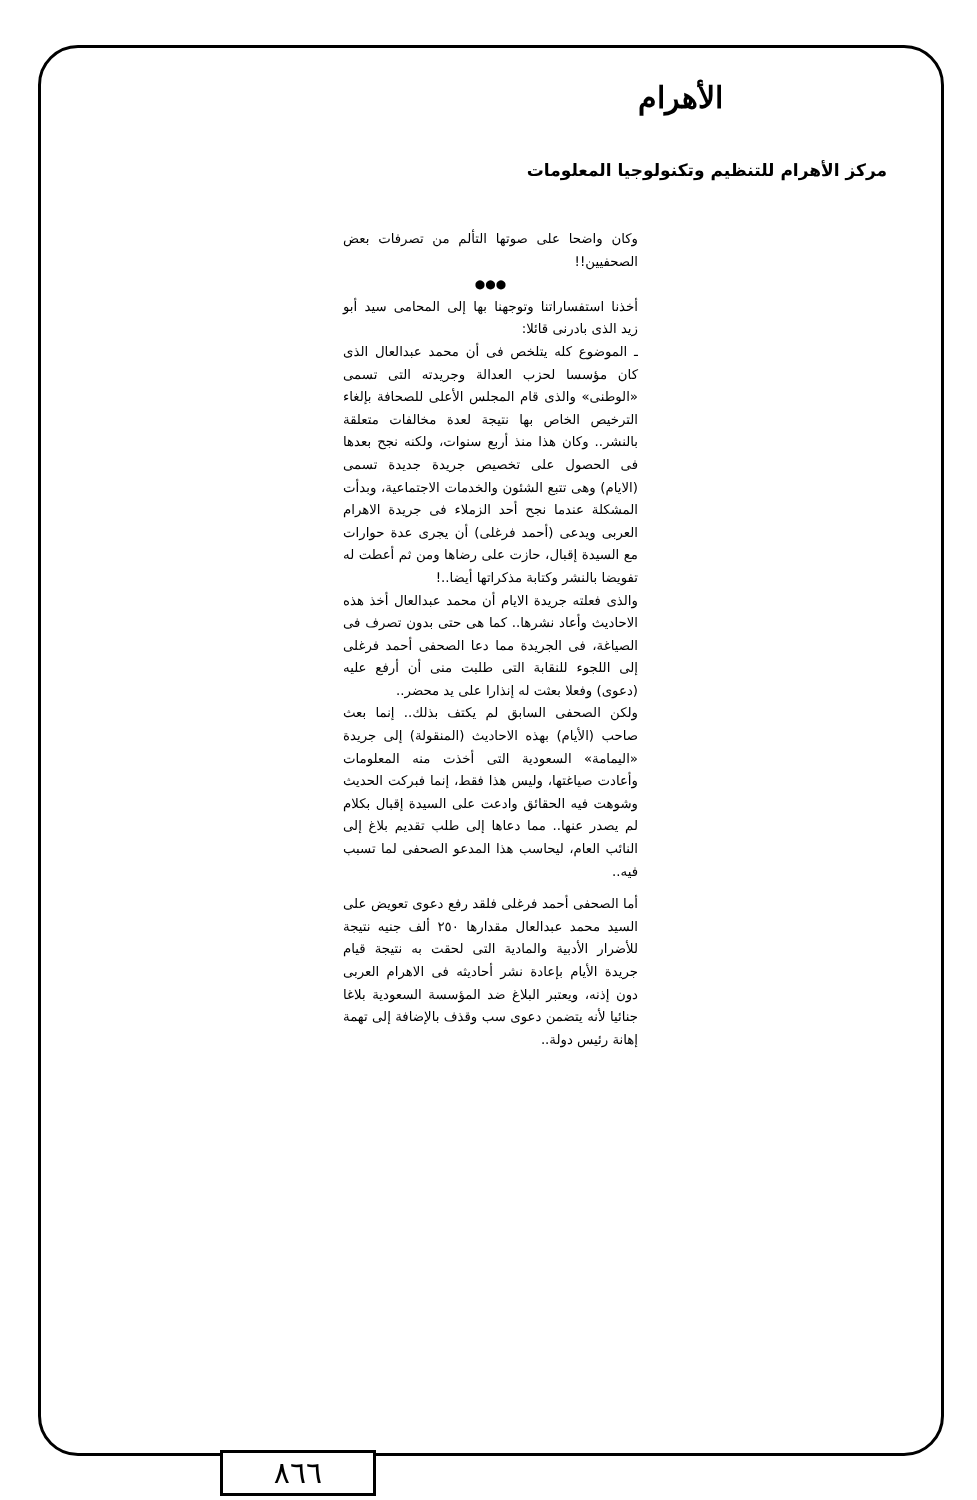الأهرام
مركز الأهرام للتنظيم وتكنولوجيا المعلومات
وكان واضحا على صوتها التألم من تصرفات بعض الصحفيين!!
●●●
أخذنا استفساراتنا وتوجهنا بها إلى المحامى سيد أبو زيد الذى بادرنى قائلا:
ـ الموضوع كله يتلخص فى أن محمد عبدالعال الذى كان مؤسسا لحزب العدالة وجريدته التى تسمى «الوطنى» والذى قام المجلس الأعلى للصحافة بإلغاء الترخيص الخاص بها نتيجة لعدة مخالفات متعلقة بالنشر.. وكان هذا منذ أربع سنوات، ولكنه نجح بعدها فى الحصول على تخصيص جريدة جديدة تسمى (الايام) وهى تتبع الشئون والخدمات الاجتماعية، وبدأت المشكلة عندما نجح أحد الزملاء فى جريدة الاهرام العربى ويدعى (أحمد فرغلى) أن يجرى عدة حوارات مع السيدة إقبال، حازت على رضاها ومن ثم أعطت له تفويضا بالنشر وكتابة مذكراتها أيضا..!
والذى فعلته جريدة الايام أن محمد عبدالعال أخذ هذه الاحاديث وأعاد نشرها.. كما هى حتى بدون تصرف فى الصياغة، فى الجريدة مما دعا الصحفى أحمد فرغلى إلى اللجوء للنقابة التى طلبت منى أن أرفع عليه (دعوى) وفعلا بعثت له إنذارا على يد محضر..
ولكن الصحفى السابق لم يكتف بذلك.. إنما بعث صاحب (الأيام) بهذه الاحاديث (المنقولة) إلى جريدة «اليمامة» السعودية التى أخذت منه المعلومات وأعادت صياغتها، وليس هذا فقط، إنما فبركت الحديث وشوهت فيه الحقائق وادعت على السيدة إقبال بكلام لم يصدر عنها.. مما دعاها إلى طلب تقديم بلاغ إلى النائب العام، ليحاسب هذا المدعو الصحفى لما تسبب فيه..
أما الصحفى أحمد فرغلى فلقد رفع دعوى تعويض على السيد محمد عبدالعال مقدارها ٢٥٠ ألف جنيه نتيجة للأضرار الأدبية والمادية التى لحقت به نتيجة قيام جريدة الأيام بإعادة نشر أحاديثه فى الاهرام العربى دون إذنه، ويعتبر البلاغ ضد المؤسسة السعودية بلاغا جنائيا لأنه يتضمن دعوى سب وقذف بالإضافة إلى تهمة إهانة رئيس دولة..
٨٦٦